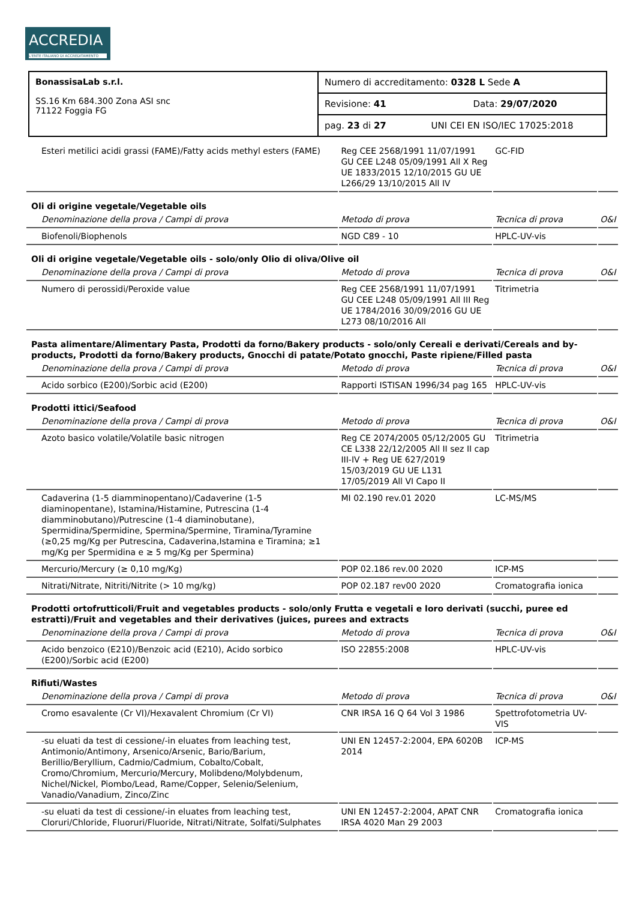ACCREDIA
L'ENTE ITALIANO DI ACCREDITAMENTO
| BonassisaLab s.r.l. SS.16 Km 684.300 Zona ASI snc 71122 Foggia FG | Numero di accreditamento: 0328 L Sede A |
| | Revisione: 41 Data: 29/07/2020 |
| | pag. 23 di 27 UNI CEI EN ISO/IEC 17025:2018 |
| Esteri metilici acidi grassi (FAME)/Fatty acids methyl esters (FAME) | Reg CEE 2568/1991 11/07/1991 GU CEE L248 05/09/1991 All X Reg UE 1833/2015 12/10/2015 GU UE L266/29 13/10/2015 All IV | GC-FID | |
| Oli di origine vegetale/Vegetable oils | | | |
| Denominazione della prova / Campi di prova | Metodo di prova | Tecnica di prova | O&I |
| Biofenoli/Biophenols | NGD C89 - 10 | HPLC-UV-vis | |
| Oli di origine vegetale/Vegetable oils - solo/only Olio di oliva/Olive oil | | | |
| Denominazione della prova / Campi di prova | Metodo di prova | Tecnica di prova | O&I |
| Numero di perossidi/Peroxide value | Reg CEE 2568/1991 11/07/1991 GU CEE L248 05/09/1991 All III Reg UE 1784/2016 30/09/2016 GU UE L273 08/10/2016 All | Titrimetria | |
| Pasta alimentare/Alimentary Pasta, Prodotti da forno/Bakery products - solo/only Cereali e derivati/Cereals and by-products, Prodotti da forno/Bakery products, Gnocchi di patate/Potato gnocchi, Paste ripiene/Filled pasta | | | |
| Denominazione della prova / Campi di prova | Metodo di prova | Tecnica di prova | O&I |
| Acido sorbico (E200)/Sorbic acid (E200) | Rapporti ISTISAN 1996/34 pag 165 | HPLC-UV-vis | |
| Prodotti ittici/Seafood | | | |
| Denominazione della prova / Campi di prova | Metodo di prova | Tecnica di prova | O&I |
| Azoto basico volatile/Volatile basic nitrogen | Reg CE 2074/2005 05/12/2005 GU CE L338 22/12/2005 All II sez II cap III-IV + Reg UE 627/2019 15/03/2019 GU UE L131 17/05/2019 All VI Capo II | Titrimetria | |
| Cadaverina (1-5 diamminopentano)/Cadaverine (1-5 diaminopentane), Istamina/Histamine, Putrescina (1-4 diamminobutano)/Putrescine (1-4 diaminobutane), Spermidina/Spermidine, Spermina/Spermine, Tiramina/Tyramine (≥0,25 mg/Kg per Putrescina, Cadaverina,Istamina e Tiramina; ≥1 mg/Kg per Spermidina e ≥ 5 mg/Kg per Spermina) | MI 02.190 rev.01 2020 | LC-MS/MS | |
| Mercurio/Mercury (≥ 0,10 mg/Kg) | POP 02.186 rev.00 2020 | ICP-MS | |
| Nitrati/Nitrate, Nitriti/Nitrite (> 10 mg/kg) | POP 02.187 rev00 2020 | Cromatografia ionica | |
| Prodotti ortofrutticoli/Fruit and vegetables products - solo/only Frutta e vegetali e loro derivati (succhi, puree ed estratti)/Fruit and vegetables and their derivatives (juices, purees and extracts | | | |
| Denominazione della prova / Campi di prova | Metodo di prova | Tecnica di prova | O&I |
| Acido benzoico (E210)/Benzoic acid (E210), Acido sorbico (E200)/Sorbic acid (E200) | ISO 22855:2008 | HPLC-UV-vis | |
| Rifiuti/Wastes | | | |
| Denominazione della prova / Campi di prova | Metodo di prova | Tecnica di prova | O&I |
| Cromo esavalente (Cr VI)/Hexavalent Chromium (Cr VI) | CNR IRSA 16 Q 64 Vol 3 1986 | Spettrofotometria UV-VIS | |
| -su eluati da test di cessione/-in eluates from leaching test, Antimonio/Antimony, Arsenico/Arsenic, Bario/Barium, Berillio/Beryllium, Cadmio/Cadmium, Cobalto/Cobalt, Cromo/Chromium, Mercurio/Mercury, Molibdeno/Molybdenum, Nichel/Nickel, Piombo/Lead, Rame/Copper, Selenio/Selenium, Vanadio/Vanadium, Zinco/Zinc | UNI EN 12457-2:2004, EPA 6020B 2014 | ICP-MS | |
| -su eluati da test di cessione/-in eluates from leaching test, Cloruri/Chloride, Fluoruri/Fluoride, Nitrati/Nitrate, Solfati/Sulphates | UNI EN 12457-2:2004, APAT CNR IRSA 4020 Man 29 2003 | Cromatografia ionica | |